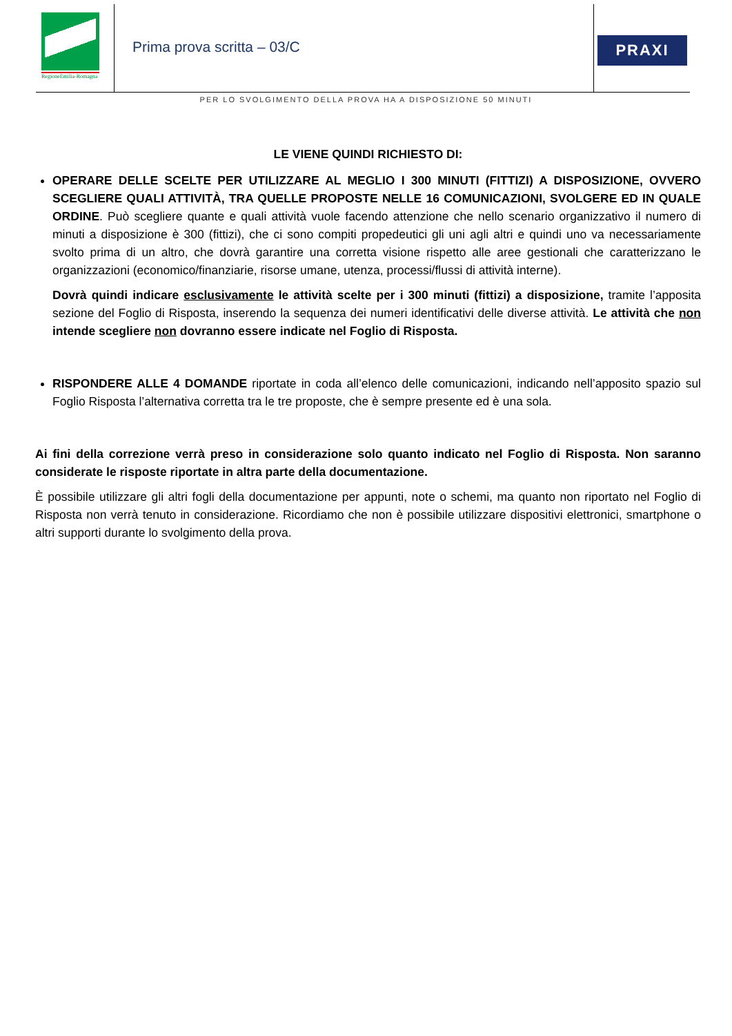RegioneEmilia-Romagna
Prima prova scritta – 03/C
PRAXI
PER LO SVOLGIMENTO DELLA PROVA HA A DISPOSIZIONE 50 MINUTI
LE VIENE QUINDI RICHIESTO DI:
OPERARE DELLE SCELTE PER UTILIZZARE AL MEGLIO I 300 MINUTI (FITTIZI) A DISPOSIZIONE, OVVERO SCEGLIERE QUALI ATTIVITÀ, TRA QUELLE PROPOSTE NELLE 16 COMUNICAZIONI, SVOLGERE ED IN QUALE ORDINE. Può scegliere quante e quali attività vuole facendo attenzione che nello scenario organizzativo il numero di minuti a disposizione è 300 (fittizi), che ci sono compiti propedeutici gli uni agli altri e quindi uno va necessariamente svolto prima di un altro, che dovrà garantire una corretta visione rispetto alle aree gestionali che caratterizzano le organizzazioni (economico/finanziarie, risorse umane, utenza, processi/flussi di attività interne).
Dovrà quindi indicare esclusivamente le attività scelte per i 300 minuti (fittizi) a disposizione, tramite l’apposita sezione del Foglio di Risposta, inserendo la sequenza dei numeri identificativi delle diverse attività. Le attività che non intende scegliere non dovranno essere indicate nel Foglio di Risposta.
RISPONDERE ALLE 4 DOMANDE riportate in coda all’elenco delle comunicazioni, indicando nell’apposito spazio sul Foglio Risposta l’alternativa corretta tra le tre proposte, che è sempre presente ed è una sola.
Ai fini della correzione verrà preso in considerazione solo quanto indicato nel Foglio di Risposta. Non saranno considerate le risposte riportate in altra parte della documentazione.
È possibile utilizzare gli altri fogli della documentazione per appunti, note o schemi, ma quanto non riportato nel Foglio di Risposta non verrà tenuto in considerazione. Ricordiamo che non è possibile utilizzare dispositivi elettronici, smartphone o altri supporti durante lo svolgimento della prova.